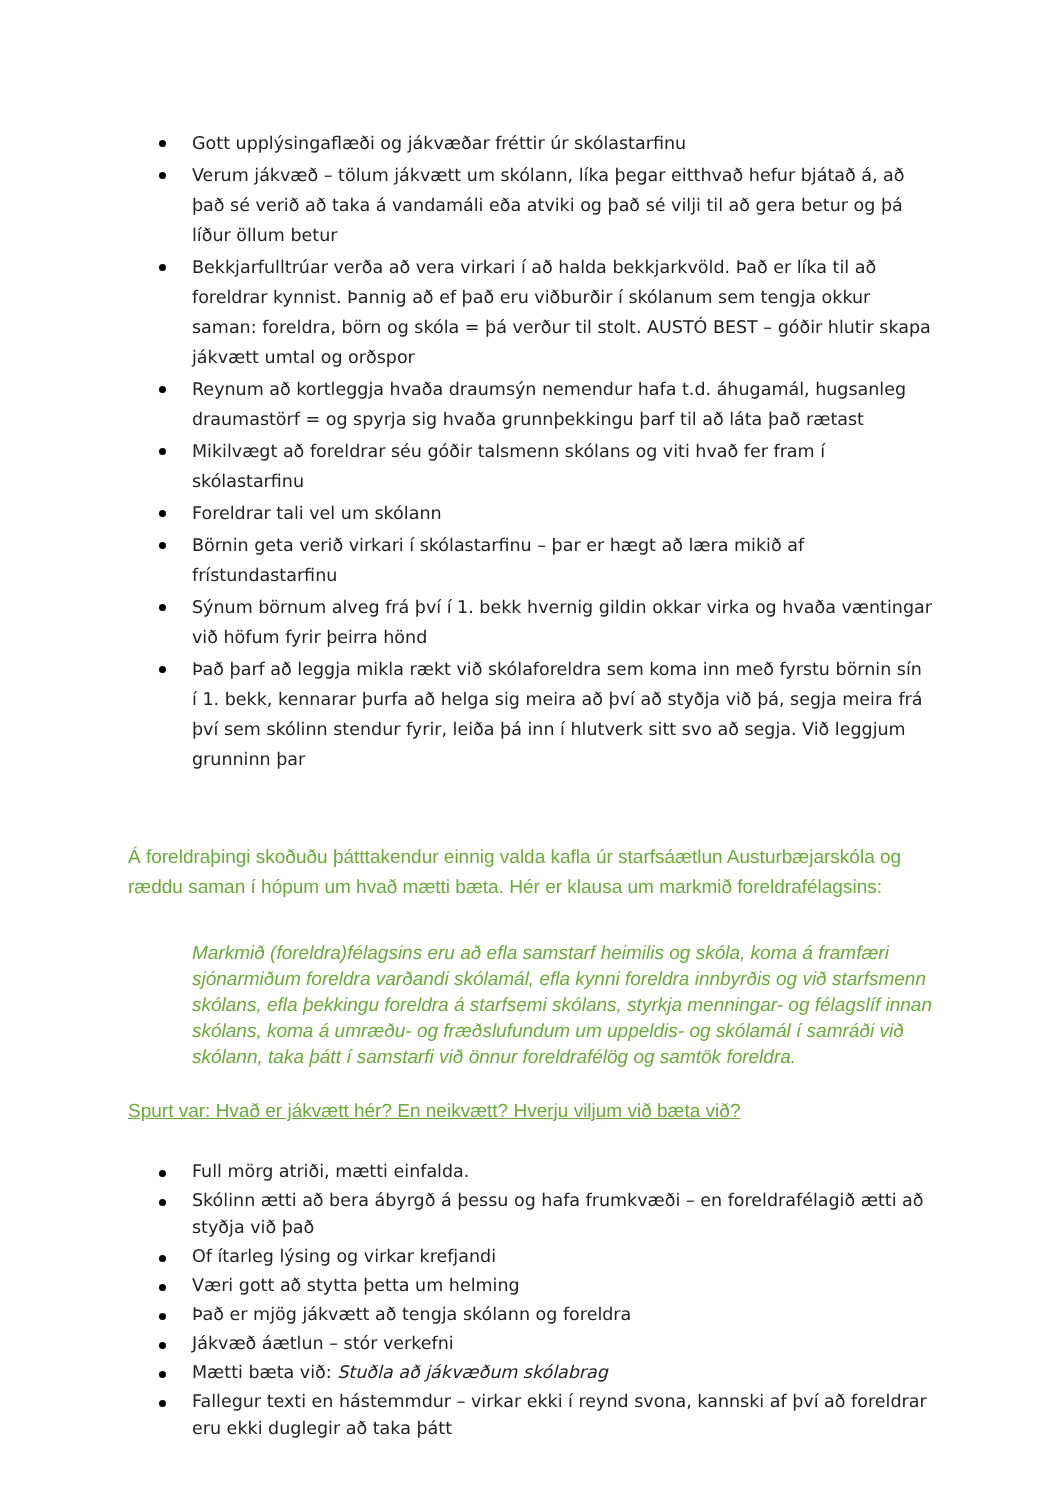Gott upplýsingaflæði og jákvæðar fréttir úr skólastarfinu
Verum jákvæð – tölum jákvætt um skólann, líka þegar eitthvað hefur bjátað á, að það sé verið að taka á vandamáli eða atviki og það sé vilji til að gera betur og þá líður öllum betur
Bekkjarfulltrúar verða að vera virkari í að halda bekkjarkvöld. Það er líka til að foreldrar kynnist. Þannig að ef það eru viðburðir í skólanum sem tengja okkur saman: foreldra, börn og skóla = þá verður til stolt. AUSTÓ BEST – góðir hlutir skapa jákvætt umtal og orðspor
Reynum að kortleggja hvaða draumsýn nemendur hafa t.d. áhugamál, hugsanleg draumastörf = og spyrja sig hvaða grunnþekkingu þarf til að láta það rætast
Mikilvægt að foreldrar séu góðir talsmenn skólans og viti hvað fer fram í skólastarfinu
Foreldrar tali vel um skólann
Börnin geta verið virkari í skólastarfinu – þar er hægt að læra mikið af frístundastarfinu
Sýnum börnum alveg frá því í 1. bekk hvernig gildin okkar virka og hvaða væntingar við höfum fyrir þeirra hönd
Það þarf að leggja mikla rækt við skólaforeldra sem koma inn með fyrstu börnin sín í 1. bekk, kennarar þurfa að helga sig meira að því að styðja við þá, segja meira frá því sem skólinn stendur fyrir, leiða þá inn í hlutverk sitt svo að segja. Við leggjum grunninn þar
Á foreldraþingi skoðuðu þátttakendur einnig valda kafla úr starfsáætlun Austurbæjarskóla og ræddu saman í hópum um hvað mætti bæta. Hér er klausa um markmið foreldrafélagsins:
Markmið (foreldra)félagsins eru að efla samstarf heimilis og skóla, koma á framfæri sjónarmiðum foreldra varðandi skólamál, efla kynni foreldra innbyrðis og við starfsmenn skólans, efla þekkingu foreldra á starfsemi skólans, styrkja menningar- og félagslíf innan skólans, koma á umræðu- og fræðslufundum um uppeldis- og skólamál í samráði við skólann, taka þátt í samstarfi við önnur foreldrafélög og samtök foreldra.
Spurt var: Hvað er jákvætt hér? En neikvætt? Hverju viljum við bæta við?
Full mörg atriði, mætti einfalda.
Skólinn ætti að bera ábyrgð á þessu og hafa frumkvæði – en foreldrafélagið ætti að styðja við það
Of ítarleg lýsing og virkar krefjandi
Væri gott að stytta þetta um helming
Það er mjög jákvætt að tengja skólann og foreldra
Jákvæð áætlun – stór verkefni
Mætti bæta við: Stuðla að jákvæðum skólabrag
Fallegur texti en hástemmdur – virkar ekki í reynd svona, kannski af því að foreldrar eru ekki duglegir að taka þátt